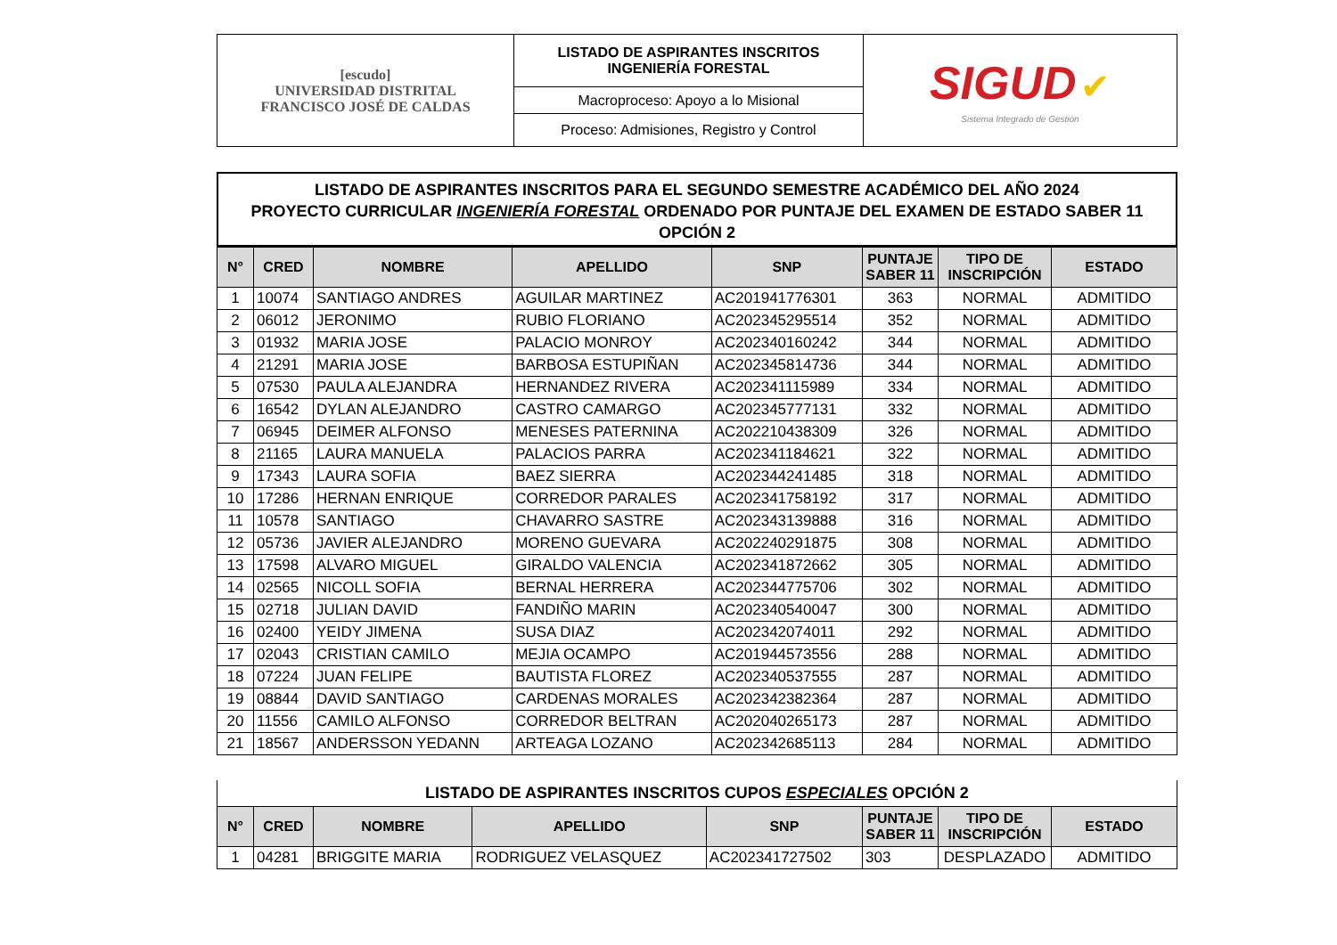| [escudo] UNIVERSIDAD DISTRITAL FRANCISCO JOSÉ DE CALDAS | LISTADO DE ASPIRANTES INSCRITOS INGENIERÍA FORESTAL | SIGUD ✔ Sistema Integrado de Gestión |
| | Macroproceso: Apoyo a lo Misional | |
| | Proceso: Admisiones, Registro y Control | |
LISTADO DE ASPIRANTES INSCRITOS PARA EL SEGUNDO SEMESTRE ACADÉMICO DEL AÑO 2024
PROYECTO CURRICULAR INGENIERÍA FORESTAL ORDENADO POR PUNTAJE DEL EXAMEN DE ESTADO SABER 11
OPCIÓN 2
| N° | CRED | NOMBRE | APELLIDO | SNP | PUNTAJE SABER 11 | TIPO DE INSCRIPCIÓN | ESTADO |
| --- | --- | --- | --- | --- | --- | --- | --- |
| 1 | 10074 | SANTIAGO ANDRES | AGUILAR MARTINEZ | AC201941776301 | 363 | NORMAL | ADMITIDO |
| 2 | 06012 | JERONIMO | RUBIO FLORIANO | AC202345295514 | 352 | NORMAL | ADMITIDO |
| 3 | 01932 | MARIA JOSE | PALACIO MONROY | AC202340160242 | 344 | NORMAL | ADMITIDO |
| 4 | 21291 | MARIA JOSE | BARBOSA ESTUPIÑAN | AC202345814736 | 344 | NORMAL | ADMITIDO |
| 5 | 07530 | PAULA ALEJANDRA | HERNANDEZ RIVERA | AC202341115989 | 334 | NORMAL | ADMITIDO |
| 6 | 16542 | DYLAN ALEJANDRO | CASTRO CAMARGO | AC202345777131 | 332 | NORMAL | ADMITIDO |
| 7 | 06945 | DEIMER ALFONSO | MENESES PATERNINA | AC202210438309 | 326 | NORMAL | ADMITIDO |
| 8 | 21165 | LAURA MANUELA | PALACIOS PARRA | AC202341184621 | 322 | NORMAL | ADMITIDO |
| 9 | 17343 | LAURA SOFIA | BAEZ SIERRA | AC202344241485 | 318 | NORMAL | ADMITIDO |
| 10 | 17286 | HERNAN ENRIQUE | CORREDOR PARALES | AC202341758192 | 317 | NORMAL | ADMITIDO |
| 11 | 10578 | SANTIAGO | CHAVARRO SASTRE | AC202343139888 | 316 | NORMAL | ADMITIDO |
| 12 | 05736 | JAVIER ALEJANDRO | MORENO GUEVARA | AC202240291875 | 308 | NORMAL | ADMITIDO |
| 13 | 17598 | ALVARO MIGUEL | GIRALDO VALENCIA | AC202341872662 | 305 | NORMAL | ADMITIDO |
| 14 | 02565 | NICOLL SOFIA | BERNAL HERRERA | AC202344775706 | 302 | NORMAL | ADMITIDO |
| 15 | 02718 | JULIAN DAVID | FANDIÑO MARIN | AC202340540047 | 300 | NORMAL | ADMITIDO |
| 16 | 02400 | YEIDY JIMENA | SUSA DIAZ | AC202342074011 | 292 | NORMAL | ADMITIDO |
| 17 | 02043 | CRISTIAN CAMILO | MEJIA OCAMPO | AC201944573556 | 288 | NORMAL | ADMITIDO |
| 18 | 07224 | JUAN FELIPE | BAUTISTA FLOREZ | AC202340537555 | 287 | NORMAL | ADMITIDO |
| 19 | 08844 | DAVID SANTIAGO | CARDENAS MORALES | AC202342382364 | 287 | NORMAL | ADMITIDO |
| 20 | 11556 | CAMILO ALFONSO | CORREDOR BELTRAN | AC202040265173 | 287 | NORMAL | ADMITIDO |
| 21 | 18567 | ANDERSSON YEDANN | ARTEAGA LOZANO | AC202342685113 | 284 | NORMAL | ADMITIDO |
LISTADO DE ASPIRANTES INSCRITOS CUPOS ESPECIALES OPCIÓN 2
| N° | CRED | NOMBRE | APELLIDO | SNP | PUNTAJE SABER 11 | TIPO DE INSCRIPCIÓN | ESTADO |
| --- | --- | --- | --- | --- | --- | --- | --- |
| 1 | 04281 | BRIGGITE MARIA | RODRIGUEZ VELASQUEZ | AC202341727502 | 303 | DESPLAZADO | ADMITIDO |